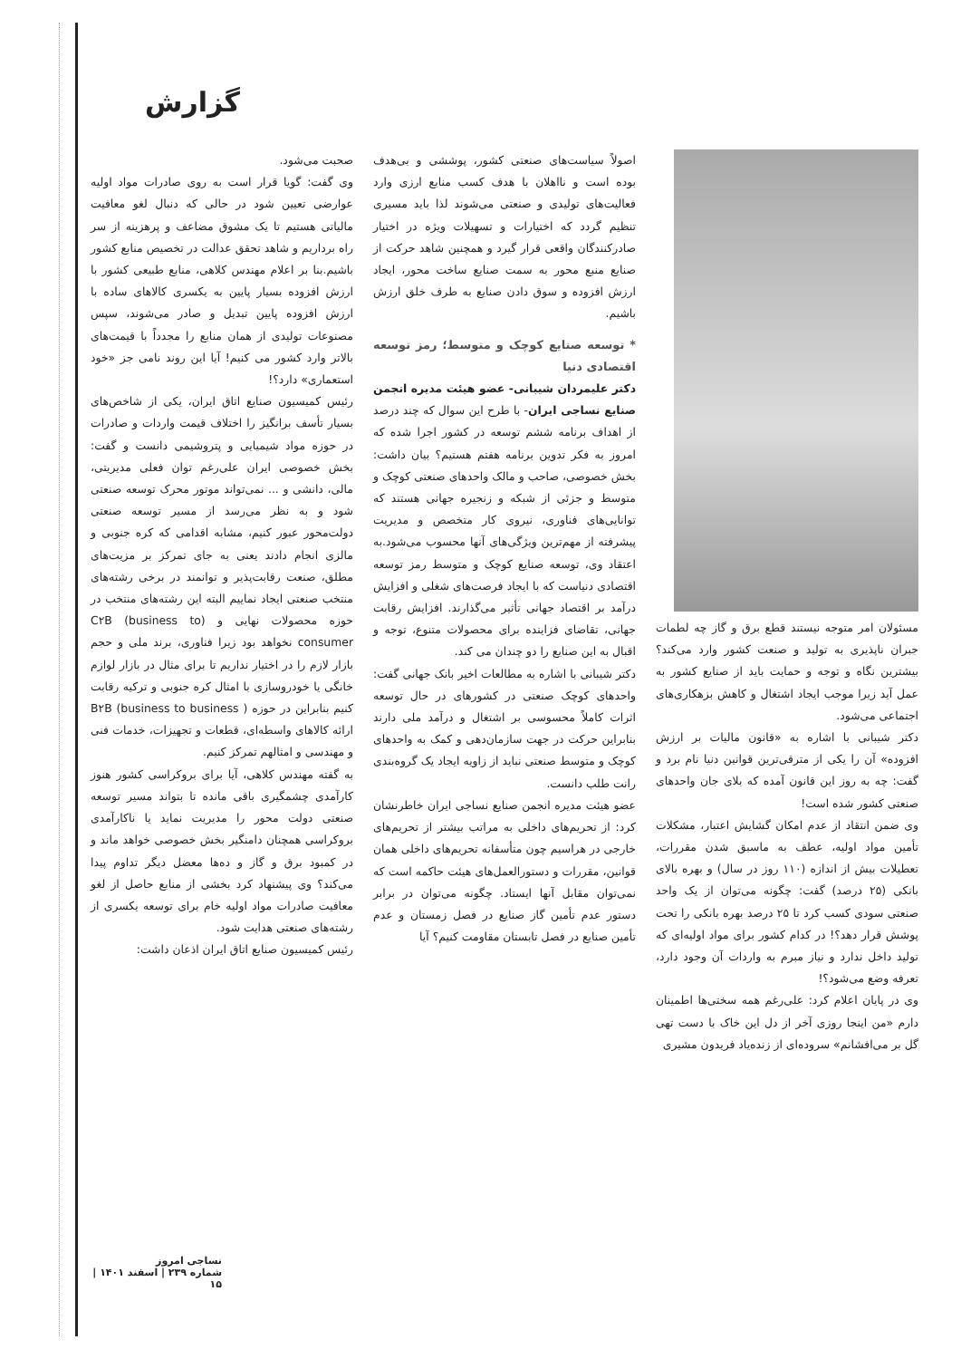گزارش
صحبت می‌شود.
وی گفت: گویا قرار است به روی صادرات مواد اولیه عوارضی تعیین شود در حالی که دنبال لغو معافیت مالیاتی هستیم تا یک مشوق مضاعف و پرهزینه از سر راه برداریم و شاهد تحقق عدالت در تخصیص منابع کشور باشیم.بنا بر اعلام مهندس کلاهی، منابع طبیعی کشور با ارزش افزوده بسیار پایین به یکسری کالاهای ساده با ارزش افزوده پایین تبدیل و صادر می‌شوند، سپس مصنوعات تولیدی از همان منابع را مجدداً با قیمت‌های بالاتر وارد کشور می کنیم! آیا این روند نامی جز «خود استعماری» دارد؟!
رئیس کمیسیون صنایع اتاق ایران، یکی از شاخص‌های بسیار تأسف برانگیز را اختلاف قیمت واردات و صادرات در حوزه مواد شیمیایی و پتروشیمی دانست و گفت: بخش خصوصی ایران علی‌رغم توان فعلی مدیریتی، مالی، دانشی و ... نمی‌تواند موتور محرک توسعه صنعتی شود و به نظر می‌رسد از مسیر توسعه صنعتی دولت‌محور عبور کنیم، مشابه اقدامی که کره جنوبی و مالزی انجام دادند یعنی به جای تمرکز بر مزیت‌های مطلق، صنعت رقابت‌پذیر و توانمند در برخی رشته‌های منتخب صنعتی ایجاد نماییم البته این رشته‌های منتخب در حوزه محصولات نهایی و (C۲B (business to consumer نخواهد بود زیرا فناوری، برند ملی و حجم بازار لازم را در اختیار نداریم تا برای مثال در بازار لوازم خانگی یا خودروسازی با امثال کره جنوبی و ترکیه رقابت کنیم بنابراین در حوزه ( B۲B (business to business ارائه کالاهای واسطه‌ای، قطعات و تجهیزات، خدمات فنی و مهندسی و امثالهم تمرکز کنیم.
به گفته مهندس کلاهی، آیا برای بروکراسی کشور هنوز کارآمدی چشمگیری باقی مانده تا بتواند مسیر توسعه صنعتی دولت محور را مدیریت نماید یا ناکارآمدی بروکراسی همچنان دامنگیر بخش خصوصی خواهد ماند و در کمبود برق و گاز و ده‌ها معضل دیگر تداوم پیدا می‌کند؟ وی پیشنهاد کرد بخشی از منابع حاصل از لغو معافیت صادرات مواد اولیه خام برای توسعه یکسری از رشته‌های صنعتی هدایت شود.
رئیس کمیسیون صنایع اتاق ایران اذعان داشت:
اصولاً سیاست‌های صنعتی کشور، پوششی و بی‌هدف بوده است و ناا‌هلان با هدف کسب منابع ارزی وارد فعالیت‌های تولیدی و صنعتی می‌شوند لذا باید مسیری تنظیم گردد که اختیارات و تسهیلات ویژه در اختیار صادرکنندگان واقعی قرار گیرد و همچنین شاهد حرکت از صنایع منبع محور به سمت صنایع ساخت محور، ایجاد ارزش افزوده و سوق دادن صنایع به طرف خلق ارزش باشیم.
* توسعه صنایع کوچک و متوسط؛ رمز توسعه اقتصادی دنیا
دکتر علیمردان شیبانی- عضو هیئت مدیره انجمن صنایع نساجی ایران- با طرح این سوال که چند درصد از اهداف برنامه ششم توسعه در کشور اجرا شده که امروز به فکر تدوین برنامه هفتم هستیم؟ بیان داشت: بخش خصوصی، صاحب و مالک واحدهای صنعتی کوچک و متوسط و جزئی از شبکه و زنجیره جهانی هستند که توانایی‌های فناوری، نیروی کار متخصص و مدیریت پیشرفته از مهم‌ترین ویژگی‌های آنها محسوب می‌شود.به اعتقاد وی، توسعه صنایع کوچک و متوسط رمز توسعه اقتصادی دنیاست که با ایجاد فرصت‌های شغلی و افزایش درآمد بر اقتصاد جهانی تأثیر می‌گذارند. افزایش رقابت جهانی، تقاضای فزاینده برای محصولات متنوع، توجه و اقبال به این صنایع را دو چندان می کند.
دکتر شیبانی با اشاره به مطالعات اخیر بانک جهانی گفت: واحدهای کوچک صنعتی در کشورهای در حال توسعه اثرات کاملاً محسوسی بر اشتغال و درآمد ملی دارند بنابراین حرکت در جهت سازمان‌دهی و کمک به واحدهای کوچک و متوسط صنعتی نباید از زاویه ایجاد یک گروه‌بندی رانت طلب دانست.
عضو هیئت مدیره انجمن صنایع نساجی ایران خاطرنشان کرد: از تحریم‌های داخلی به مراتب بیشتر از تحریم‌های خارجی در هراسیم چون متأسفانه تحریم‌های داخلی همان قوانین، مقررات و دستورالعمل‌های هیئت حاکمه است که نمی‌توان مقابل آنها ایستاد. چگونه می‌توان در برابر دستور عدم تأمین گاز صنایع در فصل زمستان و عدم تأمین صنایع در فصل تابستان مقاومت کنیم؟ آیا
مسئولان امر متوجه نیستند قطع برق و گاز چه لطمات جبران ناپذیری به تولید و صنعت کشور وارد می‌کند؟ بیشترین نگاه و توجه و حمایت باید از صنایع کشور به عمل آید زیرا موجب ایجاد اشتغال و کاهش بزهکاری‌های اجتماعی می‌شود.
دکتر شیبانی با اشاره به «قانون مالیات بر ارزش افزوده» آن را یکی از مترقی‌ترین قوانین دنیا نام برد و گفت: چه به روز این قانون آمده که بلای جان واحدهای صنعتی کشور شده است!
وی ضمن انتقاد از عدم امکان گشایش اعتبار، مشکلات تأمین مواد اولیه، عطف به ماسبق شدن مقررات، تعطیلات بیش از اندازه (۱۱۰ روز در سال) و بهره بالای بانکی (۲۵ درصد) گفت: چگونه می‌توان از یک واحد صنعتی سودی کسب کرد تا ۲۵ درصد بهره بانکی را تحت پوشش قرار دهد؟! در کدام کشور برای مواد اولیه‌ای که تولید داخل ندارد و نیاز مبرم به واردات آن وجود دارد، تعرفه وضع می‌شود؟!
وی در پایان اعلام کرد: علی‌رغم همه سختی‌ها اطمینان دارم «من اینجا روزی آخر از دل این خاک با دست تهی گل بر می‌افشانم» سروده‌ای از زنده‌یاد فریدون مشیری
نساجی امروز
شماره ۲۳۹ | اسفند ۱۴۰۱ | ۱۵